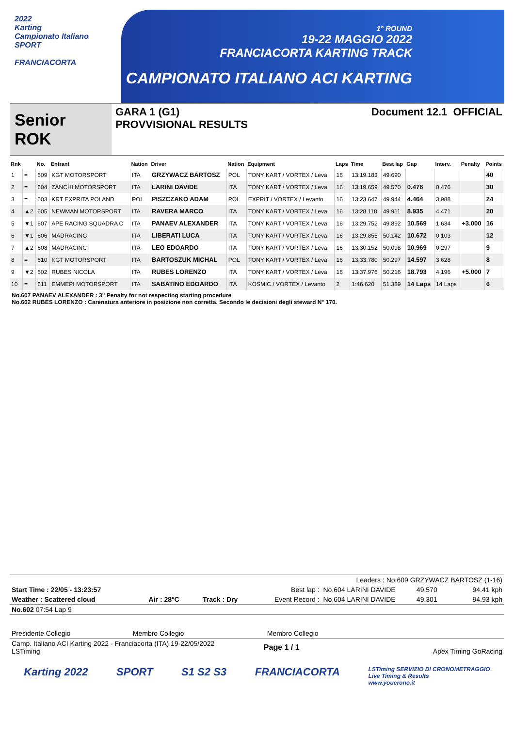2022
Karting
Campionato Italiano
SPORT
FRANCIACORTA
1° ROUND
19-22 MAGGIO 2022
FRANCIACORTA KARTING TRACK
CAMPIONATO ITALIANO ACI KARTING
Senior ROK
GARA 1 (G1)
PROVVISIONAL RESULTS
Document 12.1 OFFICIAL
| Rnk | | No. | Entrant | Nation | Driver | Nation | Equipment | Laps | Time | Best lap | Gap | Interv. | Penalty | Points |
| --- | --- | --- | --- | --- | --- | --- | --- | --- | --- | --- | --- | --- | --- | --- |
| 1 | = | 609 | KGT MOTORSPORT | ITA | GRZYWACZ BARTOSZ | POL | TONY KART / VORTEX / Leva | 16 | 13:19.183 | 49.690 | | | | 40 |
| 2 | = | 604 | ZANCHI MOTORSPORT | ITA | LARINI DAVIDE | ITA | TONY KART / VORTEX / Leva | 16 | 13:19.659 | 49.570 | 0.476 | 0.476 | | 30 |
| 3 | = | 603 | KRT EXPRITA POLAND | POL | PISZCZAKO ADAM | POL | EXPRIT / VORTEX / Levanto | 16 | 13:23.647 | 49.944 | 4.464 | 3.988 | | 24 |
| 4 | ▲2 | 605 | NEWMAN MOTORSPORT | ITA | RAVERA MARCO | ITA | TONY KART / VORTEX / Leva | 16 | 13:28.118 | 49.911 | 8.935 | 4.471 | | 20 |
| 5 | ▼1 | 607 | APE RACING SQUADRA C | ITA | PANAEV ALEXANDER | ITA | TONY KART / VORTEX / Leva | 16 | 13:29.752 | 49.892 | 10.569 | 1.634 | +3.000 | 16 |
| 6 | ▼1 | 606 | MADRACING | ITA | LIBERATI LUCA | ITA | TONY KART / VORTEX / Leva | 16 | 13:29.855 | 50.142 | 10.672 | 0.103 | | 12 |
| 7 | ▲2 | 608 | MADRACINC | ITA | LEO EDOARDO | ITA | TONY KART / VORTEX / Leva | 16 | 13:30.152 | 50.098 | 10.969 | 0.297 | | 9 |
| 8 | = | 610 | KGT MOTORSPORT | ITA | BARTOSZUK MICHAL | POL | TONY KART / VORTEX / Leva | 16 | 13:33.780 | 50.297 | 14.597 | 3.628 | | 8 |
| 9 | ▼2 | 602 | RUBES NICOLA | ITA | RUBES LORENZO | ITA | TONY KART / VORTEX / Leva | 16 | 13:37.976 | 50.216 | 18.793 | 4.196 | +5.000 | 7 |
| 10 | = | 611 | EMMEPI MOTORSPORT | ITA | SABATINO EDOARDO | ITA | KOSMIC / VORTEX / Levanto | 2 | 1:46.620 | 51.389 | 14 Laps | 14 Laps | | 6 |
No.607 PANAEV ALEXANDER : 3" Penalty for not respecting starting procedure
No.602 RUBES LORENZO : Carenatura anteriore in posizione non corretta. Secondo le decisioni degli steward N° 170.
| | | | | Leaders : No.609 GRZYWACZ BARTOSZ (1-16) | | |
| Start Time : 22/05 - 13:23:57 | | | Best lap : | No.604 LARINI DAVIDE | 49.570 | 94.41 kph |
| Weather : Scattered cloud | Air : 28°C | Track : Dry | Event Record : | No.604 LARINI DAVIDE | 49.301 | 94.93 kph |
| No.602 07:54 Lap 9 | | | | | | |
| Presidente Collegio Membro Collegio Membro Collegio | | | | | | |
| Camp. Italiano ACI Karting 2022 - Franciacorta (ITA) 19-22/05/2022 LSTiming | | | Page 1 / 1 | | Apex Timing GoRacing | |
Karting 2022 SPORT S1 S2 S3 FRANCIACORTA LSTiming SERVIZIO DI CRONOMETRAGGIO
Live Timing & Results
www.youcrono.it